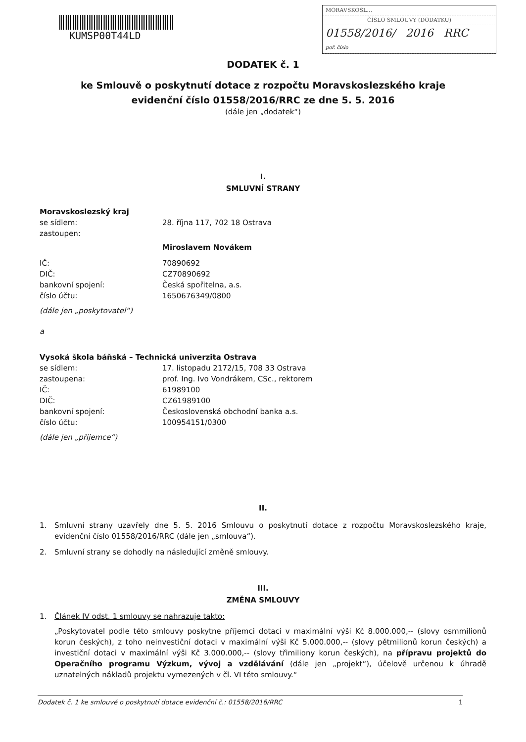KUMSP00T44LD
MORAVSKOSL…
ČÍSLO SMLOUVY (DODATKU)
01558/2016/ 2016 RRC
poř. číslo
DODATEK č. 1
ke Smlouvě o poskytnutí dotace z rozpočtu Moravskoslezského kraje
evidenční číslo 01558/2016/RRC ze dne 5. 5. 2016
(dále jen „dodatek“)
I.
SMLUVNÍ STRANY
Moravskoslezský kraj
se sídlem: 28. října 117, 702 18 Ostrava
zastoupen:
Miroslavem Novákem
IČ: 70890692
DIČ: CZ70890692
bankovní spojení: Česká spořitelna, a.s.
číslo účtu: 1650676349/0800
(dále jen „poskytovatel“)
a
Vysoká škola báňská – Technická univerzita Ostrava
se sídlem: 17. listopadu 2172/15, 708 33 Ostrava
zastoupena: prof. Ing. Ivo Vondrákem, CSc., rektorem
IČ: 61989100
DIČ: CZ61989100
bankovní spojení: Československá obchodní banka a.s.
číslo účtu: 100954151/0300
(dále jen „příjemce“)
II.
1. Smluvní strany uzavřely dne 5. 5. 2016 Smlouvu o poskytnutí dotace z rozpočtu Moravskoslezského kraje, evidenční číslo 01558/2016/RRC (dále jen „smlouva“).
2. Smluvní strany se dohodly na následující změně smlouvy.
III.
ZMĚNA SMLOUVY
1. Článek IV odst. 1 smlouvy se nahrazuje takto:
„Poskytovatel podle této smlouvy poskytne příjemci dotaci v maximální výši Kč 8.000.000,-- (slovy osmmilionů korun českých), z toho neinvestiční dotaci v maximální výši Kč 5.000.000,-- (slovy pětmilionů korun českých) a investiční dotaci v maximální výši Kč 3.000.000,-- (slovy třimiliony korun českých), na přípravu projektů do Operačního programu Výzkum, vývoj a vzdělávání (dále jen „projekt“), účelově určenou k úhradě uznatelných nákladů projektu vymezených v čl. VI této smlouvy.“
Dodatek č. 1 ke smlouvě o poskytnutí dotace evidenční č.: 01558/2016/RRC 1